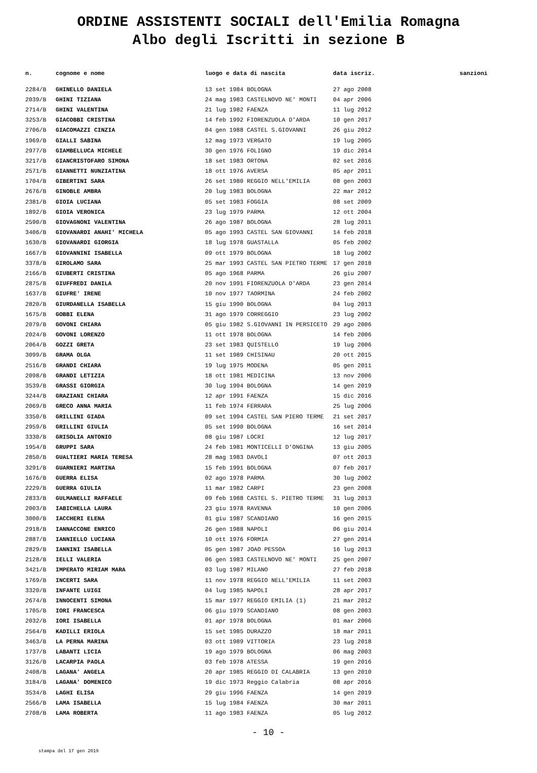ORDINE ASSISTENTI SOCIALI dell'Emilia Romagna
Albo degli Iscritti in sezione B
| n. | cognome e nome | luogo e data di nascita | data iscriz. | sanzioni |
| --- | --- | --- | --- | --- |
| 2284/B | GHINELLO DANIELA | 13 set 1984 BOLOGNA | 27 ago 2008 | |
| 2039/B | GHINI TIZIANA | 24 mag 1983 CASTELNOVO NE' MONTI | 04 apr 2006 | |
| 2714/B | GHINI VALENTINA | 21 lug 1982 FAENZA | 11 lug 2012 | |
| 3253/B | GIACOBBI CRISTINA | 14 feb 1992 FIORENZUOLA D'ARDA | 10 gen 2017 | |
| 2706/B | GIACOMAZZI CINZIA | 04 gen 1988 CASTEL S.GIOVANNI | 26 giu 2012 | |
| 1969/B | GIALLI SABINA | 12 mag 1973 VERGATO | 19 lug 2005 | |
| 2977/B | GIAMBELLUCA MICHELE | 30 gen 1976 FOLIGNO | 19 dic 2014 | |
| 3217/B | GIANCRISTOFARO SIMONA | 18 set 1983 ORTONA | 02 set 2016 | |
| 2571/B | GIANNETTI NUNZIATINA | 18 ott 1976 AVERSA | 05 apr 2011 | |
| 1704/B | GIBERTINI SARA | 26 set 1980 REGGIO NELL'EMILIA | 08 gen 2003 | |
| 2676/B | GINOBLE AMBRA | 20 lug 1983 BOLOGNA | 22 mar 2012 | |
| 2381/B | GIOIA LUCIANA | 05 set 1983 FOGGIA | 08 set 2009 | |
| 1892/B | GIOIA VERONICA | 23 lug 1979 PARMA | 12 ott 2004 | |
| 2590/B | GIOVAGNONI VALENTINA | 26 ago 1987 BOLOGNA | 28 lug 2011 | |
| 3406/B | GIOVANARDI ANAHI' MICHELA | 05 ago 1993 CASTEL SAN GIOVANNI | 14 feb 2018 | |
| 1630/B | GIOVANARDI GIORGIA | 18 lug 1978 GUASTALLA | 05 feb 2002 | |
| 1667/B | GIOVANNINI ISABELLA | 09 ott 1979 BOLOGNA | 18 lug 2002 | |
| 3378/B | GIROLAMO SARA | 25 mar 1993 CASTEL SAN PIETRO TERME | 17 gen 2018 | |
| 2166/B | GIUBERTI CRISTINA | 05 ago 1968 PARMA | 26 giu 2007 | |
| 2875/B | GIUFFREDI DANILA | 20 nov 1991 FIORENZUOLA D'ARDA | 23 gen 2014 | |
| 1637/B | GIUFRE' IRENE | 10 nov 1977 TAORMINA | 24 feb 2002 | |
| 2820/B | GIURDANELLA ISABELLA | 15 giu 1990 BOLOGNA | 04 lug 2013 | |
| 1675/B | GOBBI ELENA | 31 ago 1979 CORREGGIO | 23 lug 2002 | |
| 2079/B | GOVONI CHIARA | 05 giu 1982 S.GIOVANNI IN PERSICETO | 29 ago 2006 | |
| 2024/B | GOVONI LORENZO | 11 ott 1978 BOLOGNA | 14 feb 2006 | |
| 2064/B | GOZZI GRETA | 23 set 1983 QUISTELLO | 19 lug 2006 | |
| 3099/B | GRAMA OLGA | 11 set 1989 CHISINAU | 20 ott 2015 | |
| 2516/B | GRANDI CHIARA | 19 lug 1975 MODENA | 05 gen 2011 | |
| 2098/B | GRANDI LETIZIA | 18 ott 1981 MEDICINA | 13 nov 2006 | |
| 3539/B | GRASSI GIORGIA | 30 lug 1994 BOLOGNA | 14 gen 2019 | |
| 3244/B | GRAZIANI CHIARA | 12 apr 1991 FAENZA | 15 dic 2016 | |
| 2069/B | GRECO ANNA MARIA | 11 feb 1974 FERRARA | 25 lug 2006 | |
| 3350/B | GRILLINI GIADA | 09 set 1994 CASTEL SAN PIERO TERME | 21 set 2017 | |
| 2959/B | GRILLINI GIULIA | 05 set 1990 BOLOGNA | 16 set 2014 | |
| 3330/B | GRISOLIA ANTONIO | 08 giu 1987 LOCRI | 12 lug 2017 | |
| 1954/B | GRUPPI SARA | 24 feb 1981 MONTICELLI D'ONGINA | 13 giu 2005 | |
| 2850/B | GUALTIERI MARIA TERESA | 28 mag 1983 DAVOLI | 07 ott 2013 | |
| 3291/B | GUARNIERI MARTINA | 15 feb 1991 BOLOGNA | 07 feb 2017 | |
| 1676/B | GUERRA ELISA | 02 ago 1978 PARMA | 30 lug 2002 | |
| 2229/B | GUERRA GIULIA | 11 mar 1982 CARPI | 23 gen 2008 | |
| 2833/B | GULMANELLI RAFFAELE | 09 feb 1988 CASTEL S. PIETRO TERME | 31 lug 2013 | |
| 2003/B | IABICHELLA LAURA | 23 giu 1978 RAVENNA | 10 gen 2006 | |
| 3000/B | IACCHERI ELENA | 01 giu 1987 SCANDIANO | 16 gen 2015 | |
| 2918/B | IANNACCONE ENRICO | 26 gen 1988 NAPOLI | 06 giu 2014 | |
| 2887/B | IANNIELLO LUCIANA | 10 ott 1976 FORMIA | 27 gen 2014 | |
| 2829/B | IANNINI ISABELLA | 05 gen 1987 JOAO PESSOA | 16 lug 2013 | |
| 2128/B | IELLI VALERIA | 06 gen 1983 CASTELNOVO NE' MONTI | 25 gen 2007 | |
| 3421/B | IMPERATO MIRIAM MARA | 03 lug 1987 MILANO | 27 feb 2018 | |
| 1769/B | INCERTI SARA | 11 nov 1978 REGGIO NELL'EMILIA | 11 set 2003 | |
| 3320/B | INFANTE LUIGI | 04 lug 1985 NAPOLI | 28 apr 2017 | |
| 2674/B | INNOCENTI SIMONA | 15 mar 1977 REGGIO EMILIA (1) | 21 mar 2012 | |
| 1705/B | IORI FRANCESCA | 06 giu 1979 SCANDIANO | 08 gen 2003 | |
| 2032/B | IORI ISABELLA | 01 apr 1978 BOLOGNA | 01 mar 2006 | |
| 2564/B | KADILLI ERIOLA | 15 set 1985 DURAZZO | 18 mar 2011 | |
| 3463/B | LA PERNA MARINA | 03 ott 1989 VITTORIA | 23 lug 2018 | |
| 1737/B | LABANTI LICIA | 19 ago 1979 BOLOGNA | 06 mag 2003 | |
| 3126/B | LACARPIA PAOLA | 03 feb 1978 ATESSA | 19 gen 2016 | |
| 2408/B | LAGANA' ANGELA | 20 apr 1985 REGGIO DI CALABRIA | 13 gen 2010 | |
| 3184/B | LAGANA' DOMENICO | 19 dic 1973 Reggio Calabria | 08 apr 2016 | |
| 3534/B | LAGHI ELISA | 29 giu 1996 FAENZA | 14 gen 2019 | |
| 2566/B | LAMA ISABELLA | 15 lug 1984 FAENZA | 30 mar 2011 | |
| 2708/B | LAMA ROBERTA | 11 ago 1983 FAENZA | 05 lug 2012 | |
- 10 -
stampa del 17 gen 2019